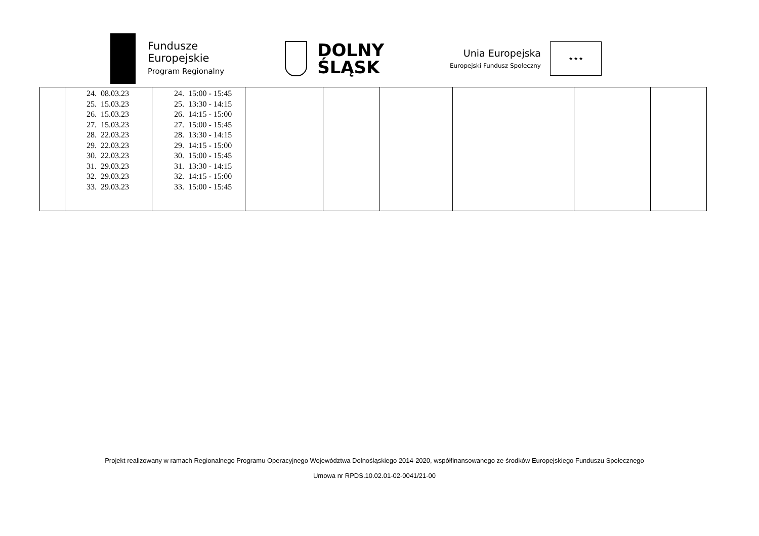Fundusze
Europejskie
Program Regionalny
DOLNY
ŚLĄSK
Unia Europejska
Europejski Fundusz Społeczny
★ ★ ★
| | 24. 08.03.23 25. 15.03.23 26. 15.03.23 27. 15.03.23 28. 22.03.23 29. 22.03.23 30. 22.03.23 31. 29.03.23 32. 29.03.23 33. 29.03.23 | 24. 15:00 - 15:45 25. 13:30 - 14:15 26. 14:15 - 15:00 27. 15:00 - 15:45 28. 13:30 - 14:15 29. 14:15 - 15:00 30. 15:00 - 15:45 31. 13:30 - 14:15 32. 14:15 - 15:00 33. 15:00 - 15:45 | | | | | | |
Projekt realizowany w ramach Regionalnego Programu Operacyjnego Województwa Dolnośląskiego 2014-2020, współfinansowanego ze środków Europejskiego Funduszu Społecznego
Umowa nr RPDS.10.02.01-02-0041/21-00